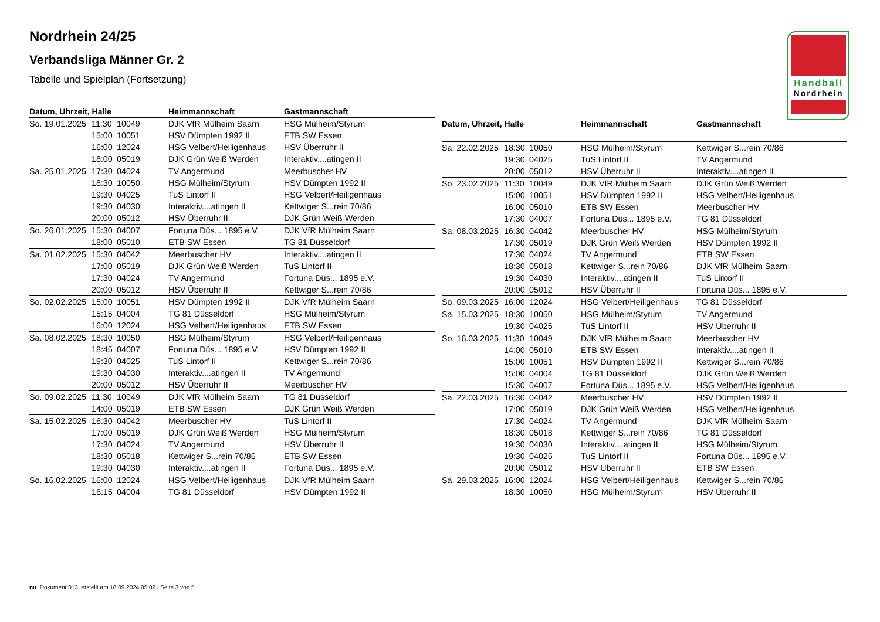Handball
Nordrhein
Nordrhein 24/25
Verbandsliga Männer Gr. 2
Tabelle und Spielplan (Fortsetzung)
| Datum, Uhrzeit, Halle | | | Heimmannschaft | Gastmannschaft |
| --- | --- | --- | --- | --- |
| So. 19.01.2025 | 11:30 | 10049 | DJK VfR Mülheim Saarn | HSG Mülheim/Styrum |
| | 15:00 | 10051 | HSV Dümpten 1992 II | ETB SW Essen |
| | 16:00 | 12024 | HSG Velbert/Heiligenhaus | HSV Überruhr II |
| | 18:00 | 05019 | DJK Grün Weiß Werden | Interaktiv....atingen II |
| Sa. 25.01.2025 | 17:30 | 04024 | TV Angermund | Meerbuscher HV |
| | 18:30 | 10050 | HSG Mülheim/Styrum | HSV Dümpten 1992 II |
| | 19:30 | 04025 | TuS Lintorf II | HSG Velbert/Heiligenhaus |
| | 19:30 | 04030 | Interaktiv....atingen II | Kettwiger S...rein 70/86 |
| | 20:00 | 05012 | HSV Überruhr II | DJK Grün Weiß Werden |
| So. 26.01.2025 | 15:30 | 04007 | Fortuna Düs... 1895 e.V. | DJK VfR Mülheim Saarn |
| | 18:00 | 05010 | ETB SW Essen | TG 81 Düsseldorf |
| Sa. 01.02.2025 | 15:30 | 04042 | Meerbuscher HV | Interaktiv....atingen II |
| | 17:00 | 05019 | DJK Grün Weiß Werden | TuS Lintorf II |
| | 17:30 | 04024 | TV Angermund | Fortuna Düs... 1895 e.V. |
| | 20:00 | 05012 | HSV Überruhr II | Kettwiger S...rein 70/86 |
| So. 02.02.2025 | 15:00 | 10051 | HSV Dümpten 1992 II | DJK VfR Mülheim Saarn |
| | 15:15 | 04004 | TG 81 Düsseldorf | HSG Mülheim/Styrum |
| | 16:00 | 12024 | HSG Velbert/Heiligenhaus | ETB SW Essen |
| Sa. 08.02.2025 | 18:30 | 10050 | HSG Mülheim/Styrum | HSG Velbert/Heiligenhaus |
| | 18:45 | 04007 | Fortuna Düs... 1895 e.V. | HSV Dümpten 1992 II |
| | 19:30 | 04025 | TuS Lintorf II | Kettwiger S...rein 70/86 |
| | 19:30 | 04030 | Interaktiv....atingen II | TV Angermund |
| | 20:00 | 05012 | HSV Überruhr II | Meerbuscher HV |
| So. 09.02.2025 | 11:30 | 10049 | DJK VfR Mülheim Saarn | TG 81 Düsseldorf |
| | 14:00 | 05019 | ETB SW Essen | DJK Grün Weiß Werden |
| Sa. 15.02.2025 | 16:30 | 04042 | Meerbuscher HV | TuS Lintorf II |
| | 17:00 | 05019 | DJK Grün Weiß Werden | HSG Mülheim/Styrum |
| | 17:30 | 04024 | TV Angermund | HSV Überruhr II |
| | 18:30 | 05018 | Kettwiger S...rein 70/86 | ETB SW Essen |
| | 19:30 | 04030 | Interaktiv....atingen II | Fortuna Düs... 1895 e.V. |
| So. 16.02.2025 | 16:00 | 12024 | HSG Velbert/Heiligenhaus | DJK VfR Mülheim Saarn |
| | 16:15 | 04004 | TG 81 Düsseldorf | HSV Dümpten 1992 II |
| Datum, Uhrzeit, Halle | | | Heimmannschaft | Gastmannschaft |
| --- | --- | --- | --- | --- |
| Sa. 22.02.2025 | 18:30 | 10050 | HSG Mülheim/Styrum | Kettwiger S...rein 70/86 |
| | 19:30 | 04025 | TuS Lintorf II | TV Angermund |
| | 20:00 | 05012 | HSV Überruhr II | Interaktiv....atingen II |
| So. 23.02.2025 | 11:30 | 10049 | DJK VfR Mülheim Saarn | DJK Grün Weiß Werden |
| | 15:00 | 10051 | HSV Dümpten 1992 II | HSG Velbert/Heiligenhaus |
| | 16:00 | 05010 | ETB SW Essen | Meerbuscher HV |
| | 17:30 | 04007 | Fortuna Düs... 1895 e.V. | TG 81 Düsseldorf |
| Sa. 08.03.2025 | 16:30 | 04042 | Meerbuscher HV | HSG Mülheim/Styrum |
| | 17:30 | 05019 | DJK Grün Weiß Werden | HSV Dümpten 1992 II |
| | 17:30 | 04024 | TV Angermund | ETB SW Essen |
| | 18:30 | 05018 | Kettwiger S...rein 70/86 | DJK VfR Mülheim Saarn |
| | 19:30 | 04030 | Interaktiv....atingen II | TuS Lintorf II |
| | 20:00 | 05012 | HSV Überruhr II | Fortuna Düs... 1895 e.V. |
| So. 09.03.2025 | 16:00 | 12024 | HSG Velbert/Heiligenhaus | TG 81 Düsseldorf |
| Sa. 15.03.2025 | 18:30 | 10050 | HSG Mülheim/Styrum | TV Angermund |
| | 19:30 | 04025 | TuS Lintorf II | HSV Überruhr II |
| So. 16.03.2025 | 11:30 | 10049 | DJK VfR Mülheim Saarn | Meerbuscher HV |
| | 14:00 | 05010 | ETB SW Essen | Interaktiv....atingen II |
| | 15:00 | 10051 | HSV Dümpten 1992 II | Kettwiger S...rein 70/86 |
| | 15:00 | 04004 | TG 81 Düsseldorf | DJK Grün Weiß Werden |
| | 15:30 | 04007 | Fortuna Düs... 1895 e.V. | HSG Velbert/Heiligenhaus |
| Sa. 22.03.2025 | 16:30 | 04042 | Meerbuscher HV | HSV Dümpten 1992 II |
| | 17:00 | 05019 | DJK Grün Weiß Werden | HSG Velbert/Heiligenhaus |
| | 17:30 | 04024 | TV Angermund | DJK VfR Mülheim Saarn |
| | 18:30 | 05018 | Kettwiger S...rein 70/86 | TG 81 Düsseldorf |
| | 19:30 | 04030 | Interaktiv....atingen II | HSG Mülheim/Styrum |
| | 19:30 | 04025 | TuS Lintorf II | Fortuna Düs... 1895 e.V. |
| | 20:00 | 05012 | HSV Überruhr II | ETB SW Essen |
| Sa. 29.03.2025 | 16:00 | 12024 | HSG Velbert/Heiligenhaus | Kettwiger S...rein 70/86 |
| | 18:30 | 10050 | HSG Mülheim/Styrum | HSV Überruhr II |
nu .Dokument 013, erstellt am 18.09.2024 05:02 | Seite 3 von 5